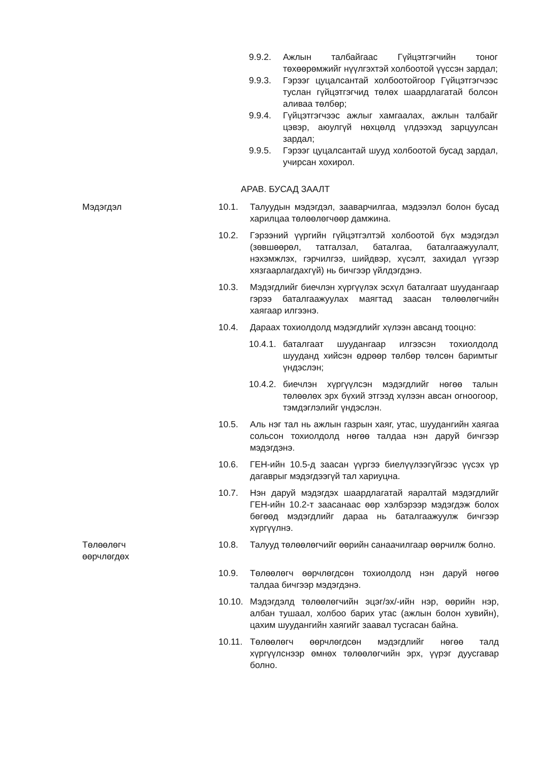9.9.2. Ажлын талбайгаас Гүйцэтгэгчийн тоног төхөөрөмжийг нүүлгэхтэй холбоотой үүссэн зардал;
9.9.3. Гэрээг цуцалсантай холбоотойгоор Гүйцэтгэгчээс туслан гүйцэтгэгчид төлөх шаардлагатай болсон аливаа төлбөр;
9.9.4. Гүйцэтгэгчээс ажлыг хамгаалах, ажлын талбайг цэвэр, аюулгүй нөхцөлд үлдээхэд зарцуулсан зардал;
9.9.5. Гэрээг цуцалсантай шууд холбоотой бусад зардал, учирсан хохирол.
АРАВ. БУСАД ЗААЛТ
Мэдэгдэл 10.1. Талуудын мэдэгдэл, зааварчилгаа, мэдээлэл болон бусад харилцаа төлөөлөгчөөр дамжина.
10.2. Гэрээний үүргийн гүйцэтгэлтэй холбоотой бүх мэдэгдэл (зөвшөөрөл, татгалзал, баталгаа, баталгаажуулалт, нэхэмжлэх, гэрчилгээ, шийдвэр, хүсэлт, захидал үүгээр хязгаарлагдахгүй) нь бичгээр үйлдэгдэнэ.
10.3. Мэдэгдлийг биечлэн хүргүүлэх эсхүл баталгаат шуудангаар гэрээ баталгаажуулах маягтад заасан төлөөлөгчийн хаягаар илгээнэ.
10.4. Дараах тохиолдолд мэдэгдлийг хүлээн авсанд тооцно:
10.4.1. баталгаат шуудангаар илгээсэн тохиолдолд шууданд хийсэн өдрөөр төлбөр төлсөн баримтыг үндэслэн;
10.4.2. биечлэн хүргүүлсэн мэдэгдлийг нөгөө талын төлөөлөх эрх бүхий этгээд хүлээн авсан огноогоор, тэмдэглэлийг үндэслэн.
10.5. Аль нэг тал нь ажлын газрын хаяг, утас, шуудангийн хаягаа сольсон тохиолдолд нөгөө талдаа нэн даруй бичгээр мэдэгдэнэ.
10.6. ГЕН-ийн 10.5-д заасан үүргээ биелүүлээгүйгээс үүсэх үр дагаврыг мэдэгдээгүй тал хариуцна.
10.7. Нэн даруй мэдэгдэх шаардлагатай яаралтай мэдэгдлийг ГЕН-ийн 10.2-т заасанаас өөр хэлбэрээр мэдэгдэж болох бөгөөд мэдэгдлийг дараа нь баталгаажуулж бичгээр хүргүүлнэ.
Төлөөлөгч өөрчлөгдөх 10.8. Талууд төлөөлөгчийг өөрийн санаачилгаар өөрчилж болно.
10.9. Төлөөлөгч өөрчлөгдсөн тохиолдолд нэн даруй нөгөө талдаа бичгээр мэдэгдэнэ.
10.10.
Мэдэгдэлд төлөөлөгчийн эцэг/эх/-ийн нэр, өөрийн нэр, албан тушаал, холбоо барих утас (ажлын болон хувийн), цахим шуудангийн хаягийг заавал тусгасан байна.
10.11.
Төлөөлөгч өөрчлөгдсөн мэдэгдлийг нөгөө талд хүргүүлснээр өмнөх төлөөлөгчийн эрх, үүрэг дуусгавар болно.